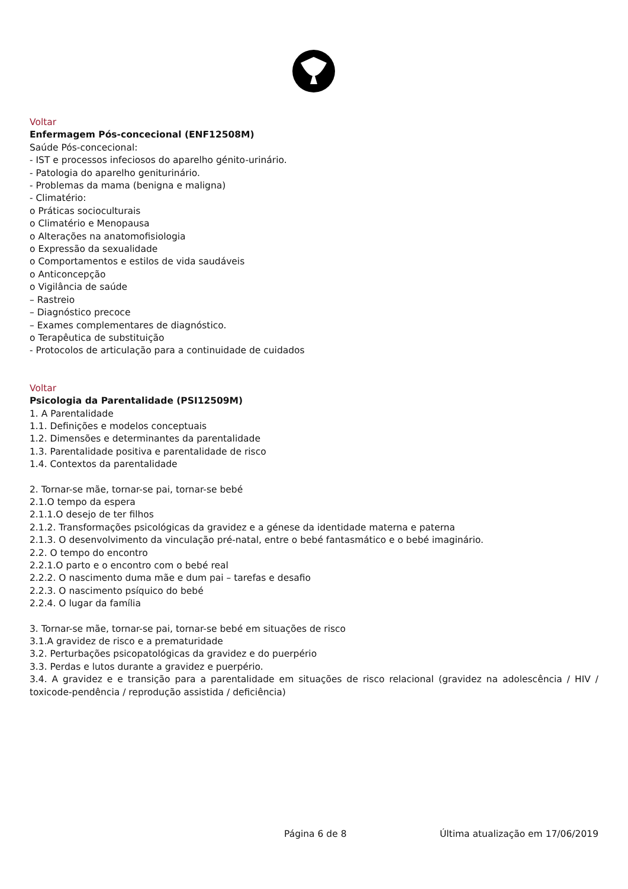Voltar
Enfermagem Pós-concecional (ENF12508M)
Saúde Pós-concecional:
- IST e processos infeciosos do aparelho génito-urinário.
- Patologia do aparelho geniturinário.
- Problemas da mama (benigna e maligna)
- Climatério:
o Práticas socioculturais
o Climatério e Menopausa
o Alterações na anatomofisiologia
o Expressão da sexualidade
o Comportamentos e estilos de vida saudáveis
o Anticoncepção
o Vigilância de saúde
– Rastreio
– Diagnóstico precoce
– Exames complementares de diagnóstico.
o Terapêutica de substituição
- Protocolos de articulação para a continuidade de cuidados
Voltar
Psicologia da Parentalidade (PSI12509M)
1. A Parentalidade
1.1. Definições e modelos conceptuais
1.2. Dimensões e determinantes da parentalidade
1.3. Parentalidade positiva e parentalidade de risco
1.4. Contextos da parentalidade
2. Tornar-se mãe, tornar-se pai, tornar-se bebé
2.1.O tempo da espera
2.1.1.O desejo de ter filhos
2.1.2. Transformações psicológicas da gravidez e a génese da identidade materna e paterna
2.1.3. O desenvolvimento da vinculação pré-natal, entre o bebé fantasmático e o bebé imaginário.
2.2. O tempo do encontro
2.2.1.O parto e o encontro com o bebé real
2.2.2. O nascimento duma mãe e dum pai – tarefas e desafio
2.2.3. O nascimento psíquico do bebé
2.2.4. O lugar da família
3. Tornar-se mãe, tornar-se pai, tornar-se bebé em situações de risco
3.1.A gravidez de risco e a prematuridade
3.2. Perturbações psicopatológicas da gravidez e do puerpério
3.3. Perdas e lutos durante a gravidez e puerpério.
3.4. A gravidez e e transição para a parentalidade em situações de risco relacional (gravidez na adolescência / HIV / toxicode-pendência / reprodução assistida / deficiência)
Página 6 de 8 Última atualização em 17/06/2019